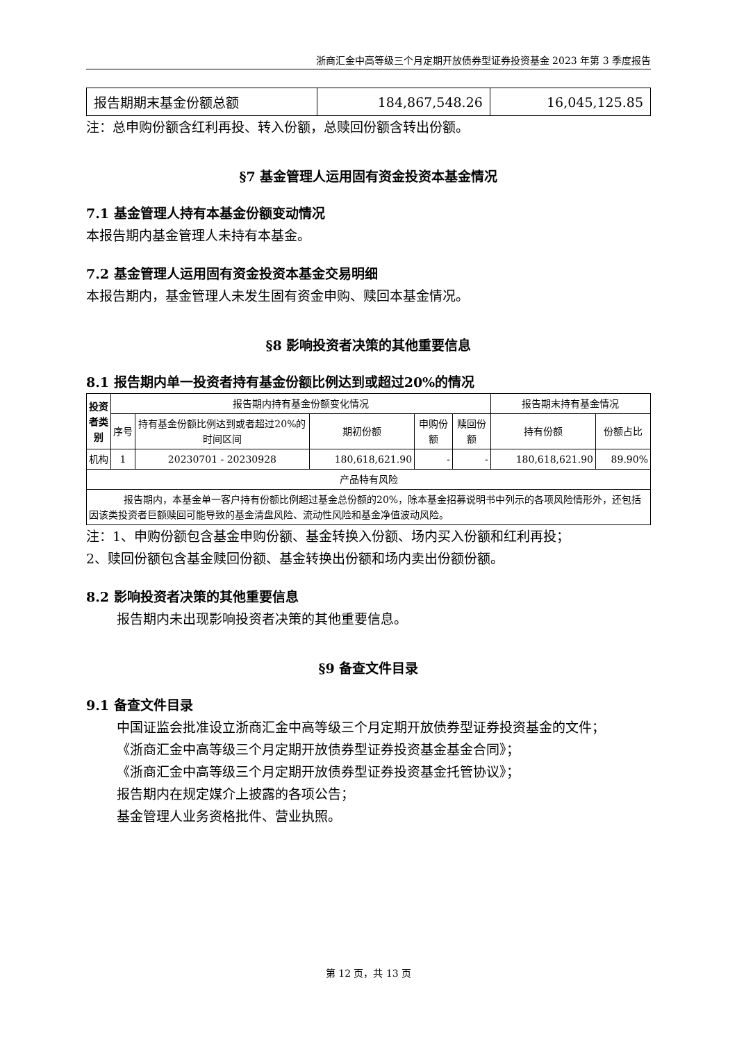浙商汇金中高等级三个月定期开放债券型证券投资基金 2023 年第 3 季度报告
| 报告期期末基金份额总额 | 184,867,548.26 | 16,045,125.85 |
注：总申购份额含红利再投、转入份额，总赎回份额含转出份额。
§7 基金管理人运用固有资金投资本基金情况
7.1 基金管理人持有本基金份额变动情况
本报告期内基金管理人未持有本基金。
7.2 基金管理人运用固有资金投资本基金交易明细
本报告期内，基金管理人未发生固有资金申购、赎回本基金情况。
§8 影响投资者决策的其他重要信息
8.1 报告期内单一投资者持有基金份额比例达到或超过20%的情况
| 投资者类别 | 报告期内持有基金份额变化情况 | | | | | 报告期末持有基金情况 | |
| --- | --- | --- | --- | --- | --- | --- | --- |
| | 序号 | 持有基金份额比例达到或者超过20%的时间区间 | 期初份额 | 申购份额 | 赎回份额 | 持有份额 | 份额占比 |
| 机构 | 1 | 20230701 - 20230928 | 180,618,621.90 | - | - | 180,618,621.90 | 89.90% |
| 产品特有风险 | | | | | | | |
| 报告期内，本基金单一客户持有份额比例超过基金总份额的20%，除本基金招募说明书中列示的各项风险情形外，还包括因该类投资者巨额赎回可能导致的基金清盘风险、流动性风险和基金净值波动风险。 | | | | | | | |
注：1、申购份额包含基金申购份额、基金转换入份额、场内买入份额和红利再投；
2、赎回份额包含基金赎回份额、基金转换出份额和场内卖出份额份额。
8.2 影响投资者决策的其他重要信息
报告期内未出现影响投资者决策的其他重要信息。
§9 备查文件目录
9.1 备查文件目录
中国证监会批准设立浙商汇金中高等级三个月定期开放债券型证券投资基金的文件；
《浙商汇金中高等级三个月定期开放债券型证券投资基金基金合同》；
《浙商汇金中高等级三个月定期开放债券型证券投资基金托管协议》；
报告期内在规定媒介上披露的各项公告；
基金管理人业务资格批件、营业执照。
第 12 页，共 13 页